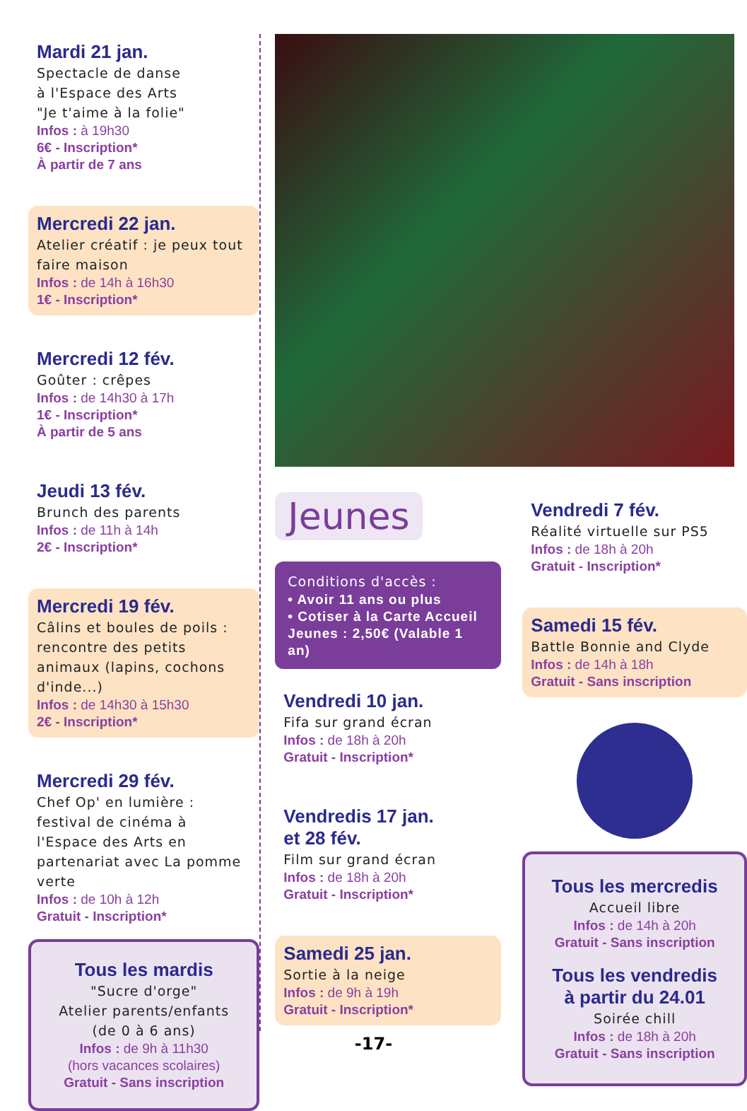Mardi 21 jan.
Spectacle de danse
à l'Espace des Arts
"Je t'aime à la folie"
Infos : à 19h30
6€ - Inscription*
À partir de 7 ans
Mercredi 22 jan.
Atelier créatif : je peux tout faire maison
Infos : de 14h à 16h30
1€ - Inscription*
Mercredi 12 fév.
Goûter : crêpes
Infos : de 14h30 à 17h
1€ - Inscription*
À partir de 5 ans
Jeudi 13 fév.
Brunch des parents
Infos : de 11h à 14h
2€ - Inscription*
Mercredi 19 fév.
Câlins et boules de poils : rencontre des petits animaux (lapins, cochons d'inde...)
Infos : de 14h30 à 15h30
2€ - Inscription*
Mercredi 29 fév.
Chef Op' en lumière : festival de cinéma à l'Espace des Arts en partenariat avec La pomme verte
Infos : de 10h à 12h
Gratuit - Inscription*
Tous les mardis
"Sucre d'orge"
Atelier parents/enfants
(de 0 à 6 ans)
Infos : de 9h à 11h30
(hors vacances scolaires)
Gratuit - Sans inscription
Jeunes
Conditions d'accès :
• Avoir 11 ans ou plus
• Cotiser à la Carte Accueil Jeunes : 2,50€ (Valable 1 an)
Vendredi 10 jan.
Fifa sur grand écran
Infos : de 18h à 20h
Gratuit - Inscription*
Vendredis 17 jan.
et 28 fév.
Film sur grand écran
Infos : de 18h à 20h
Gratuit - Inscription*
Samedi 25 jan.
Sortie à la neige
Infos : de 9h à 19h
Gratuit - Inscription*
Vendredi 7 fév.
Réalité virtuelle sur PS5
Infos : de 18h à 20h
Gratuit - Inscription*
Samedi 15 fév.
Battle Bonnie and Clyde
Infos : de 14h à 18h
Gratuit - Sans inscription
Tous les mercredis
Accueil libre
Infos : de 14h à 20h
Gratuit - Sans inscription
Tous les vendredis
à partir du 24.01
Soirée chill
Infos : de 18h à 20h
Gratuit - Sans inscription
-17-